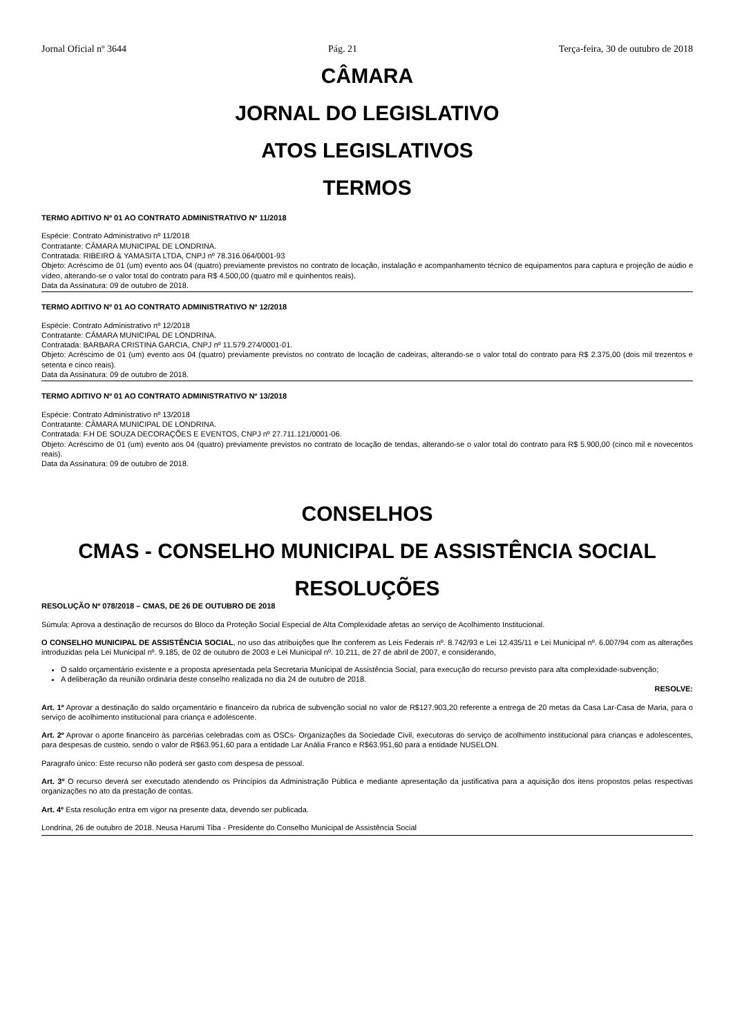Jornal Oficial nº 3644 Pág. 21 Terça-feira, 30 de outubro de 2018
CÂMARA
JORNAL DO LEGISLATIVO
ATOS LEGISLATIVOS
TERMOS
TERMO ADITIVO Nº 01 AO CONTRATO ADMINISTRATIVO Nº 11/2018
Espécie: Contrato Administrativo nº 11/2018
Contratante: CÂMARA MUNICIPAL DE LONDRINA.
Contratada: RIBEIRO & YAMASITA LTDA, CNPJ nº 78.316.064/0001-93
Objeto: Acréscimo de 01 (um) evento aos 04 (quatro) previamente previstos no contrato de locação, instalação e acompanhamento técnico de equipamentos para captura e projeção de aúdio e vídeo, alterando-se o valor total do contrato para R$ 4.500,00 (quatro mil e quinhentos reais).
Data da Assinatura: 09 de outubro de 2018.
TERMO ADITIVO Nº 01 AO CONTRATO ADMINISTRATIVO Nº 12/2018
Espécie: Contrato Administrativo nº 12/2018
Contratante: CÂMARA MUNICIPAL DE LONDRINA.
Contratada: BARBARA CRISTINA GARCIA, CNPJ nº 11.579.274/0001-01.
Objeto: Acréscimo de 01 (um) evento aos 04 (quatro) previamente previstos no contrato de locação de cadeiras, alterando-se o valor total do contrato para R$ 2.375,00 (dois mil trezentos e setenta e cinco reais).
Data da Assinatura: 09 de outubro de 2018.
TERMO ADITIVO Nº 01 AO CONTRATO ADMINISTRATIVO Nº 13/2018
Espécie: Contrato Administrativo nº 13/2018
Contratante: CÂMARA MUNICIPAL DE LONDRINA.
Contratada: F.H DE SOUZA DECORAÇÕES E EVENTOS, CNPJ nº 27.711.121/0001-06.
Objeto: Acréscimo de 01 (um) evento aos 04 (quatro) previamente previstos no contrato de locação de tendas, alterando-se o valor total do contrato para R$ 5.900,00 (cinco mil e novecentos reais).
Data da Assinatura: 09 de outubro de 2018.
CONSELHOS
CMAS - CONSELHO MUNICIPAL DE ASSISTÊNCIA SOCIAL
RESOLUÇÕES
RESOLUÇÃO Nº 078/2018 – CMAS, DE 26 DE OUTUBRO DE 2018
Súmula: Aprova a destinação de recursos do Bloco da Proteção Social Especial de Alta Complexidade afetas ao serviço de Acolhimento Institucional.
O CONSELHO MUNICIPAL DE ASSISTÊNCIA SOCIAL, no uso das atribuições que lhe conferem as Leis Federais nº. 8.742/93 e Lei 12.435/11 e Lei Municipal nº. 6.007/94 com as alterações introduzidas pela Lei Municipal nº. 9.185, de 02 de outubro de 2003 e Lei Municipal nº. 10.211, de 27 de abril de 2007, e considerando,
O saldo orçamentário existente e a proposta apresentada pela Secretaria Municipal de Assistência Social, para execução do recurso previsto para alta complexidade-subvenção;
A deliberação da reunião ordinária deste conselho realizada no dia 24 de outubro de 2018.
RESOLVE:
Art. 1º Aprovar a destinação do saldo orçamentário e financeiro da rubrica de subvenção social no valor de R$127.903,20 referente a entrega de 20 metas da Casa Lar-Casa de Maria, para o serviço de acolhimento institucional para criança e adolescente.
Art. 2º Aprovar o aporte financeiro às parcerias celebradas com as OSCs- Organizações da Sociedade Civil, executoras do serviço de acolhimento institucional para crianças e adolescentes, para despesas de custeio, sendo o valor de R$63.951,60 para a entidade Lar Anália Franco e R$63.951,60 para a entidade NUSELON.
Paragrafo único: Este recurso não poderá ser gasto com despesa de pessoal.
Art. 3º O recurso deverá ser executado atendendo os Princípios da Administração Pública e mediante apresentação da justificativa para a aquisição dos itens propostos pelas respectivas organizações no ato da prestação de contas.
Art. 4º Esta resolução entra em vigor na presente data, devendo ser publicada.
Londrina, 26 de outubro de 2018. Neusa Harumi Tiba - Presidente do Conselho Municipal de Assistência Social